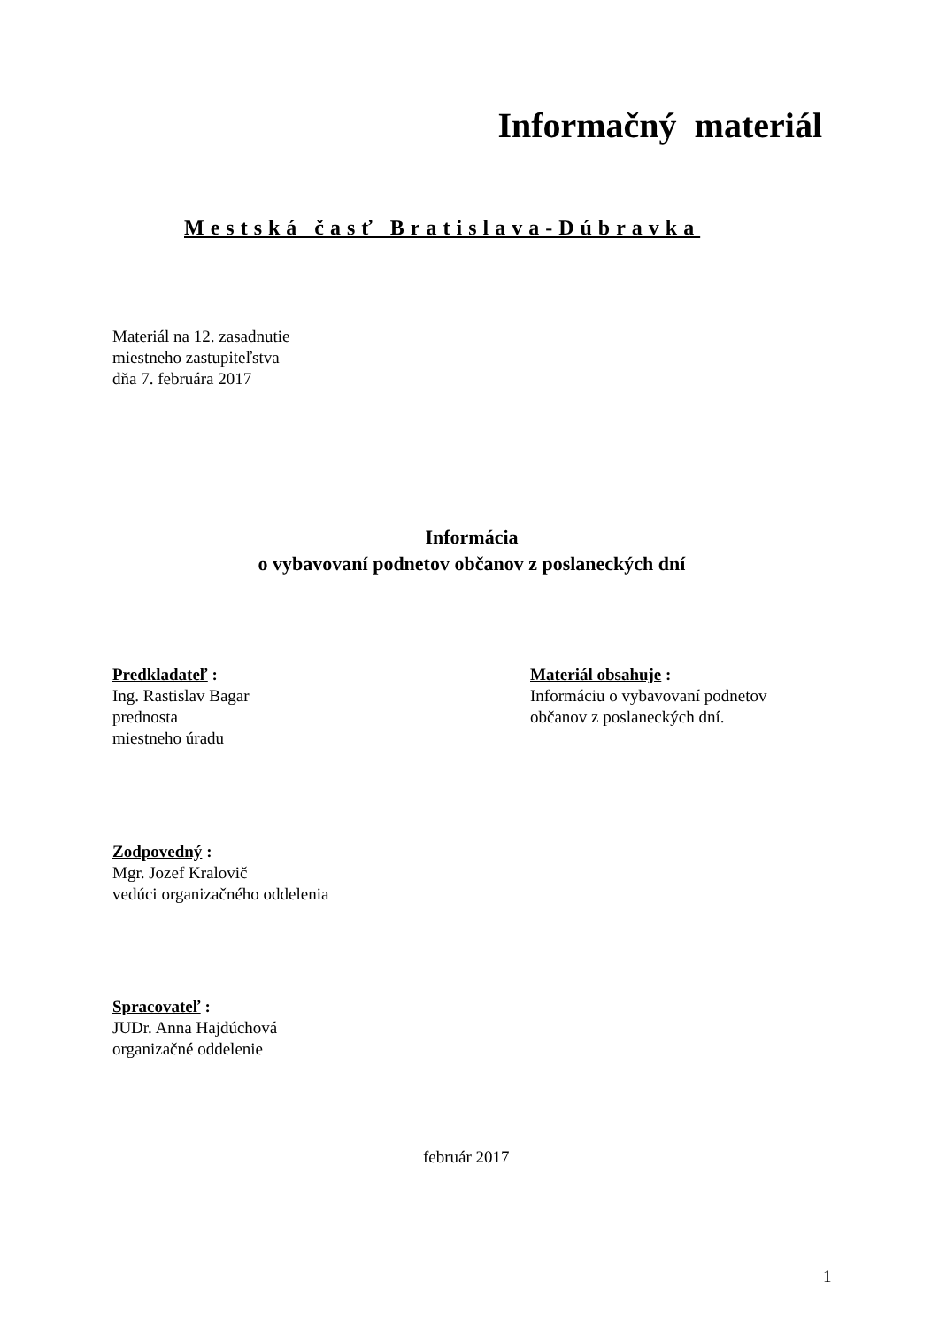Informačný materiál
Mestská časť Bratislava-Dúbravka
Materiál na 12. zasadnutie
miestneho zastupiteľstva
dňa 7. februára 2017
Informácia
o vybavovaní podnetov občanov z poslaneckých dní
Predkladateľ :
Ing. Rastislav Bagar
prednosta
miestneho úradu
Materiál obsahuje :
Informáciu o vybavovaní podnetov
občanov z poslaneckých dní.
Zodpovedný :
Mgr. Jozef Kralovič
vedúci organizačného oddelenia
Spracovateľ :
JUDr. Anna Hajdúchová
organizačné oddelenie
február 2017
1